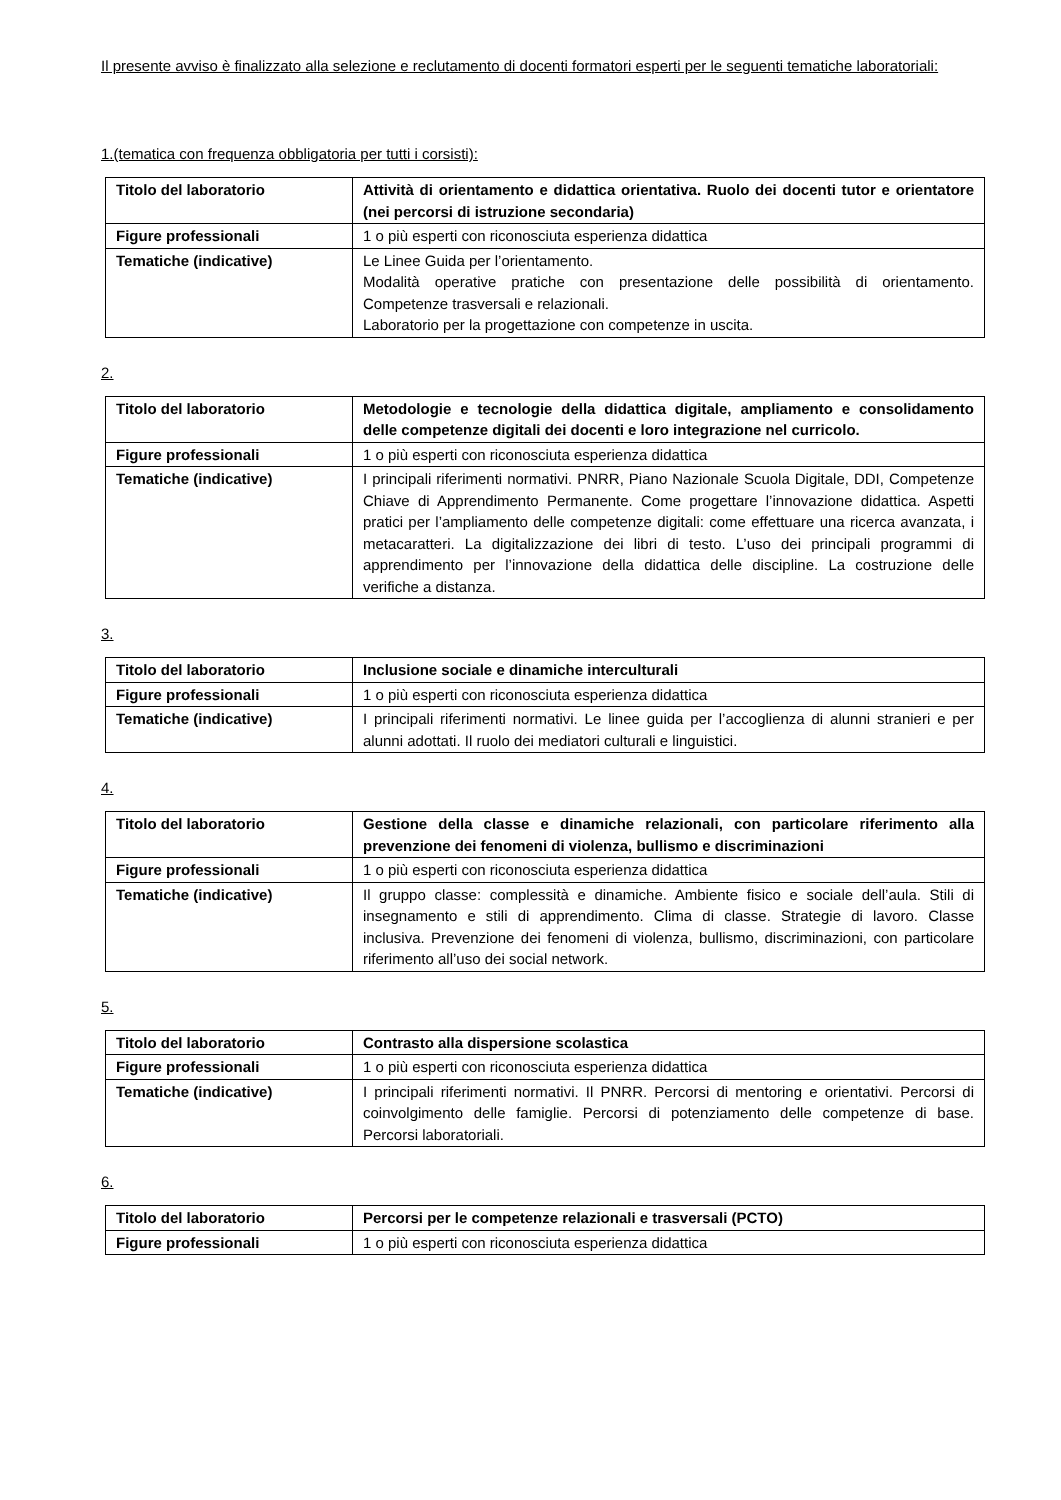Il presente avviso è finalizzato alla selezione e reclutamento di docenti formatori esperti per le seguenti tematiche laboratoriali:
1.(tematica con frequenza obbligatoria per tutti i corsisti):
| Titolo del laboratorio | Attività di orientamento e didattica orientativa. Ruolo dei docenti tutor e orientatore (nei percorsi di istruzione secondaria) |
| Figure professionali | 1 o più esperti con riconosciuta esperienza didattica |
| Tematiche (indicative) | Le Linee Guida per l’orientamento. Modalità operative pratiche con presentazione delle possibilità di orientamento. Competenze trasversali e relazionali. Laboratorio per la progettazione con competenze in uscita. |
2.
| Titolo del laboratorio | Metodologie e tecnologie della didattica digitale, ampliamento e consolidamento delle competenze digitali dei docenti e loro integrazione nel curricolo. |
| Figure professionali | 1 o più esperti con riconosciuta esperienza didattica |
| Tematiche (indicative) | I principali riferimenti normativi. PNRR, Piano Nazionale Scuola Digitale, DDI, Competenze Chiave di Apprendimento Permanente. Come progettare l’innovazione didattica. Aspetti pratici per l’ampliamento delle competenze digitali: come effettuare una ricerca avanzata, i metacaratteri. La digitalizzazione dei libri di testo. L’uso dei principali programmi di apprendimento per l’innovazione della didattica delle discipline. La costruzione delle verifiche a distanza. |
3.
| Titolo del laboratorio | Inclusione sociale e dinamiche interculturali |
| Figure professionali | 1 o più esperti con riconosciuta esperienza didattica |
| Tematiche (indicative) | I principali riferimenti normativi. Le linee guida per l’accoglienza di alunni stranieri e per alunni adottati. Il ruolo dei mediatori culturali e linguistici. |
4.
| Titolo del laboratorio | Gestione della classe e dinamiche relazionali, con particolare riferimento alla prevenzione dei fenomeni di violenza, bullismo e discriminazioni |
| Figure professionali | 1 o più esperti con riconosciuta esperienza didattica |
| Tematiche (indicative) | Il gruppo classe: complessità e dinamiche. Ambiente fisico e sociale dell’aula. Stili di insegnamento e stili di apprendimento. Clima di classe. Strategie di lavoro. Classe inclusiva. Prevenzione dei fenomeni di violenza, bullismo, discriminazioni, con particolare riferimento all’uso dei social network. |
5.
| Titolo del laboratorio | Contrasto alla dispersione scolastica |
| Figure professionali | 1 o più esperti con riconosciuta esperienza didattica |
| Tematiche (indicative) | I principali riferimenti normativi. Il PNRR. Percorsi di mentoring e orientativi. Percorsi di coinvolgimento delle famiglie. Percorsi di potenziamento delle competenze di base. Percorsi laboratoriali. |
6.
| Titolo del laboratorio | Percorsi per le competenze relazionali e trasversali (PCTO) |
| Figure professionali | 1 o più esperti con riconosciuta esperienza didattica |